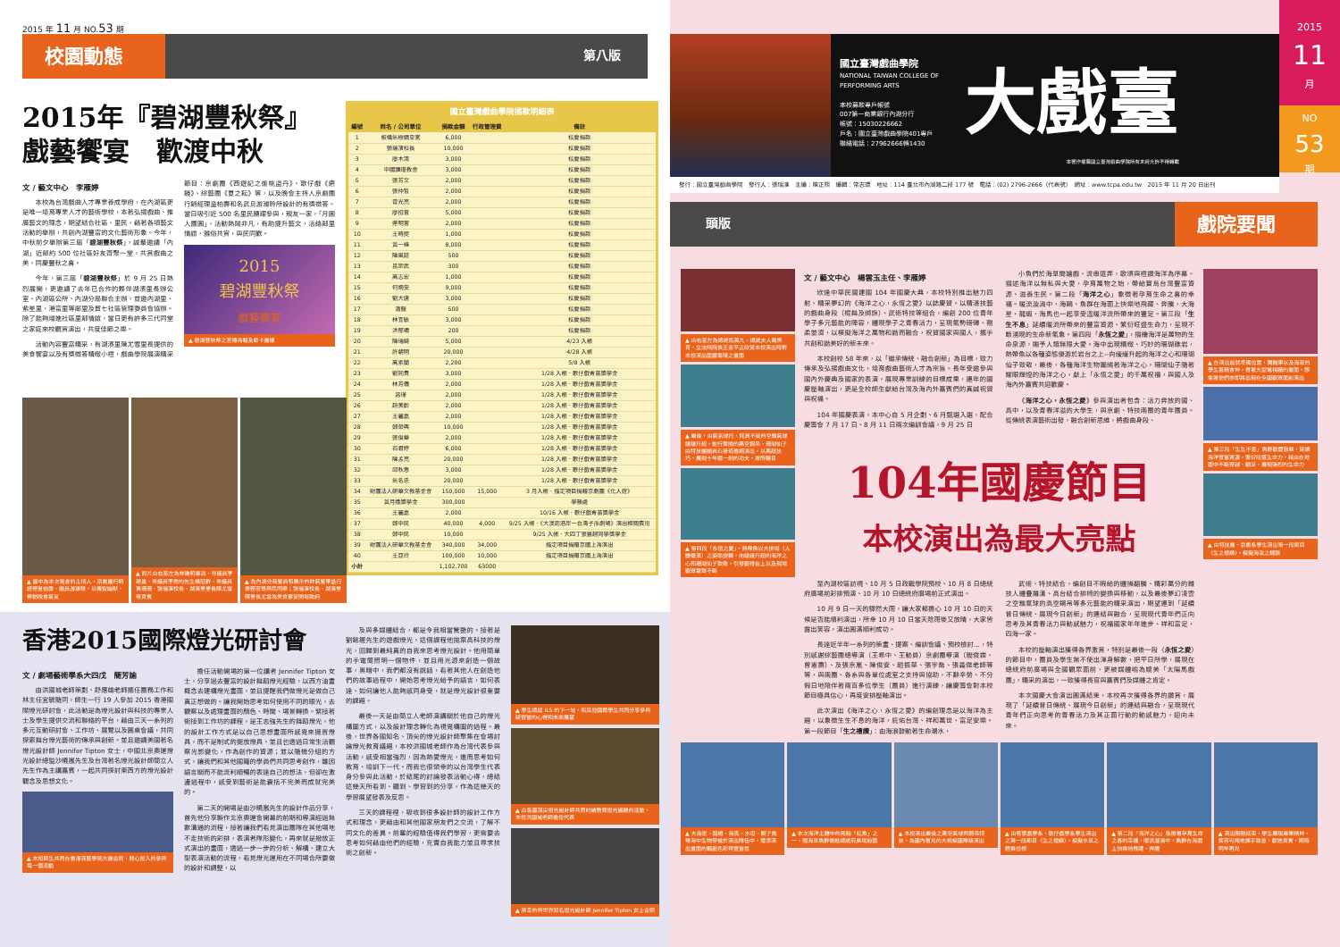2015 年 11 月 NO.53 期
校園動態
第八版
2015年『碧湖豐秋祭』
戲藝饗宴　歡渡中秋
文 / 藝文中心　李雁婷
本校為台灣戲曲人才專業養成學府，在內湖區更是唯一培育專業人才的藝術學校，本著弘揚戲曲、推廣藝文的理念，期望結合社區、里民，藉著各項藝文活動的舉辦，共創內湖豐富的文化藝術形象。今年，中秋前夕舉辦第三屆「碧湖豐秋祭」，誠摯邀請「內湖」近鄰約 500 位社區好友齊聚一堂，共賞戲曲之美，同慶豐秋之喜。
今年，第三屆「碧湖豐秋祭」於 9 月 25 日熱烈展開，更邀請了去年已合作的夥伴湖濱里長辦公室、內湖區公所、內湖分局聯合主辦，並邀內湖里、紫星里、港富里等鄰里及貿七社區管理委員會協辦。除了能夠增進社區里鄰情誼，當日更有許多三代同堂之家庭來校觀賞演出，共度佳節之樂。
活動內容豐富精采，有湖濱里陳尤雪里長提供的美食饗宴以及有獎徵答精緻小禮，戲曲學院展演精采節目：京劇團《西遊記之偷桃盜丹》、歌仔戲《磨鏡》、綜藝團《夏之耘》等，以及晚會主持人京劇團行銷經理童柏壽和名武旦游濰聆所設計的有獎徵答。當日吸引近 500 名里民踴躍參與，親友一家，「月圓人團圓」，活動熱鬧非凡，有助提升藝文，活絡鄰里情誼，雅俗共賞，與民同歡。
2015
碧湖豐秋祭
戲藝饗宴
▲ 碧湖豐秋祭之宣傳海報及節卡團樣
國立臺灣戲曲學院捐款明細表
| 編號 | 姓名 / 公司單位 | 捐款金額 | 行政管理費 | 備註 |
| --- | --- | --- | --- | --- |
| 1 | 板橋無極鎮皇宮 | 6,000 | | 校慶捐款 |
| 2 | 張瑞濱校長 | 10,000 | | 校慶捐款 |
| 3 | 廖木清 | 3,000 | | 校慶捐款 |
| 4 | 中國譯道教會 | 3,000 | | 校慶捐款 |
| 5 | 張芳文 | 2,000 | | 校慶捐款 |
| 6 | 張仲哲 | 2,000 | | 校慶捐款 |
| 7 | 曾光亮 | 2,000 | | 校慶捐款 |
| 8 | 廖招音 | 5,000 | | 校慶捐款 |
| 9 | 連明宮 | 2,000 | | 校慶捐款 |
| 10 | 王時提 | 1,000 | | 校慶捐款 |
| 11 | 黃一峰 | 8,000 | | 校慶捐款 |
| 12 | 陳風廷 | 500 | | 校慶捐款 |
| 13 | 呂宗武 | 300 | | 校慶捐款 |
| 14 | 高志宏 | 1,000 | | 校慶捐款 |
| 15 | 何婉安 | 9,000 | | 校慶捐款 |
| 16 | 劉大唐 | 3,000 | | 校慶捐款 |
| 17 | 潘鼓 | 500 | | 校慶捐款 |
| 18 | 林宜敏 | 3,000 | | 校慶捐款 |
| 19 | 洪郁嘯 | 200 | | 校慶捐款 |
| 20 | 陳瑞綺 | 5,000 | | 4/23 入帳 |
| 21 | 許朝明 | 20,000 | | 4/28 入帳 |
| 22 | 高素蘭 | 2,200 | | 5/8 入帳 |
| 23 | 劉同貴 | 3,000 | | 1/28 入帳．歌仔戲青苗獎學金 |
| 24 | 林芳儀 | 2,000 | | 1/28 入帳．歌仔戲青苗獎學金 |
| 25 | 呂瑾 | 2,000 | | 1/28 入帳．歌仔戲青苗獎學金 |
| 26 | 趙美齡 | 2,000 | | 1/28 入帳．歌仔戲青苗獎學金 |
| 27 | 王麗嘉 | 2,000 | | 1/28 入帳．歌仔戲青苗獎學金 |
| 28 | 鄭榮興 | 10,000 | | 1/28 入帳．歌仔戲青苗獎學金 |
| 29 | 張俊華 | 2,000 | | 1/28 入帳．歌仔戲青苗獎學金 |
| 30 | 石君婷 | 6,000 | | 1/28 入帳．歌仔戲青苗獎學金 |
| 31 | 陳孟亮 | 20,000 | | 1/28 入帳．歌仔戲青苗獎學金 |
| 32 | 邱秋惠 | 3,000 | | 1/28 入帳．歌仔戲青苗獎學金 |
| 33 | 無名氏 | 20,000 | | 1/28 入帳．歌仔戲青苗獎學金 |
| 34 | 財團法人研華文教基金會 | 150,000 | 15,000 | 3 月入帳．指定項目捐贈京劇團《化人遊》 |
| 35 | 黃月娥獎學金 | 300,000 | | 學務處 |
| 36 | 王麗嘉 | 2,000 | | 10/16 入帳．歌仔戲青苗獎學金 |
| 37 | 鄭中民 | 40,000 | 4,000 | 9/25 入帳．《大漢雨港岸一台灣子孫劇場》演出相關費用 |
| 38 | 鄭中民 | 10,000 | | 9/25 入帳．大四丁張藝越同學獎學金 |
| 39 | 財團法人研華文教基金會 | 340,000 | 34,000 | 指定項目捐贈京國上海演出 |
| 40 | 王亞玲 | 100,000 | 10,000 | 指定項目捐贈京國上海演出 |
| 小計 | | 1,102,700 | 63000 | |
▲ 圖中為本次晚會的主持人，京劇團行銷經理童柏壽、團員游濰聆，以機智幽默，帶動晚會氣氛
▲ 照片由右至左為林礁明專派、市議員李建昌、市議員李秀的先生候冠群、市議員黃珊珊、張瑞濱校長、湖濱里里長陳尤雪等貴賓
▲ 為內湖分局警員和展示的帥氣警車進行業務宣導與民同樂；張瑞濱校長、湖濱里陳里長尤雪為美食饗宴開場致詞
香港2015國際燈光研討會
文 / 劇場藝術學系大四戊　簡芳諭
由洪國城老師策劃、舒應雄老師攜任團務工作和林主任宜毓隨同，師生一行 19 人參加 2015 香港國際燈光研討會，此活動是為燈光設計與科技的專業人士及學生提供交流和聯絡的平台，藉由三天一系列的多元互動研討會、工作坊、展覽以及圓桌會議，共同探索舞台燈光藝術的傳承與創新。並且邀請美國著名燈光設計師 Jennifer Tipton 女士，中國北京奧運燈光設計總監沙曉嵐先生及台灣著名燈光設計師簡立人先生作為主講嘉賓，一起共同探討東西方的燈光設計觀念及思想文化。
▲ 本校師生共同在香港演藝學院大廳合照，開心投入的參與每一個活動
擔任活動開場的第一位講者 Jennifer Tipton 女士，分享過去豐富的設計舞蹈燈光經驗，以西方油畫概念去建構燈光畫面，並且提醒我們做燈光是做自己真正想做的。讓我開始思考如何使用不同的眼光，去觀察以及處理畫面的顏色、時間、場景轉換。緊接著銜接到工作坊的課程，是王志強先生的舞蹈燈光，他的設計工作方式是以自己思想畫面所感覺來擺置燈具，而不是制式的擺放燈具，並且也透過日常生活觀察光影變化，作為創作的資源；並以隨機分組的方式，讓我們和其他國籍的學員們共同思考創作，雖因語言關而不能流利順暢的表達自己的想法，但卻在激盪過程中，感受到藝術是能囊括不完美而成就完美的。
第二天的開場是由沙曉嵐先生的設計作品分享，首先他分享製作北京奧運會開幕的前期和導演經過無數溝通的流程，接著讓我們看見演出團隊在其他場地不走技術的彩排，表演者隊形變化，再來就是撥放正式演出的畫面，透過一步一步的分析、解構、建立大型表演活動的流程，看見燈光運用在不同場合所要做的設計和調整，以
及與多媒體結合，都是令我相當驚艷的。接著是劉銘鏗先生的遊戲燈光，這個課程他拋棄高科技的燈光，回歸到最純真的自我來思考燈光設計。他用簡單的手電筒照明一個物件，並且用光源來創造一個故事，黑暗中，我們都沒有說話，看著其他人在創造他們的故事過程中，開始思考燈光給予的語言，如何表達、如何讓他人能夠感同身受，就是燈光設計很重要的課題。
最後一天是由簡立人老師演講關於他自己的燈光構圖方式，以及設計理念轉化為視覺構圖的過程。最後，世界各國知名、頂尖的燈光設計師聚集在會場討論燈光教育議題，本校洪國城老師作為台灣代表參與活動，感受相當強烈，因為熱愛燈光，進而思考如何教育、培訓下一代。而我也很榮幸的以台灣學生代表身分參與此活動，於結尾的討論發表活動心得，總結這幾天所看到、聽到、學習到的分享，作為這幾天的學習展望發表及反思。
三天的課程裡，吸收到很多設計師的設計工作方式和理念，更藉由和其他國家朋友們之交流，了解不同文化的差異。前輩的經驗值得我們學習，更需要去思考如何藉由他們的經驗，充實自我能力並且尋求技術之創新。
▲ 學生總結 ILS 的下一站，和其他國籍學生共同分享參與研習營的心得和未來展望
▲ 由各國頂尖燈光設計師共同討論教育燈光議題的活動，本校洪國城老師擔任代表
▲ 榮幸的與世界知名燈光設計師 Jennifer Tipton 女士合照
2015
11
月
NO
53
期
國立臺灣戲曲學院
NATIONAL TAIWAN COLLEGE OF PERFORMING ARTS
本校募款專戶帳號
007第一商業銀行內湖分行
帳號：15030226662
戶名：國立臺灣戲曲學院401專戶
聯絡電話：27962666轉1430
大戲臺
本著作權屬國立臺灣戲曲學院所有未經允許不得轉載
發行：國立臺灣戲曲學院　發行人：張瑞濱　主編：陳正熙　編輯：常志環　地址：114 臺北市內湖路二段 177 號　電話：(02) 2796-2666（代表號）　網址：www.tcpa.edu.tw　2015 年 11 月 20 日出刊
頭版
戲院要聞
▲ 由右至左為總統馬英九、總統夫人周美青、立法院院長王金平正欣賞本校演出時對本校演出面露驚嘆之畫面
▲ 最後，由氣氛球托，耗資不斐的空飄氣球緩緩升起，進行驚險的高空鋼吊，珊瑚仙子由特技團團員石筱琦擔綱演出，以高超技巧，展現十年磨一劍的功夫，眾所矚目
▲ 第四段「永恆之愛」，熱帶魚以大排場（人體疊漢）之姿態旋轉，向緩緩升起的海洋之心和珊瑚仙子致敬，引發觀禮台上以及現場觀眾掌聲不斷
文 / 藝文中心　楊雲玉主任、李雁婷
欣逢中華民國建國 104 年國慶大典，本校特別推出魅力四射、精采夢幻的《海洋之心，永恆之愛》以誌慶賀。以精湛技藝的戲曲身段（棍舞及綁旗）、武術特技等組合，編創 200 位青年學子多元藝能的陣容，體現學子之青春活力，呈現氣勢磅礡、剛柔並濟，以模擬海洋之萬物和諧而融合，祝賀國家與國人，攜手共創和諧美好的新未來。
本校創校 58 年來，以「繼承傳統、融合創新」為目標，致力傳承及弘揚戲曲文化，培育戲曲藝術人才為宗旨。長年受邀參與國內外慶典及國家的表演，展現專業訓練的目標成果，連年的國慶壓軸演出，更是全校師生獻給台灣及海內外嘉賓們的真誠祝賀與祝福。
104 年國慶表演，本中心自 5 月企劃、6 月甄選入選，配合慶籌會 7 月 17 日、8 月 11 日兩次編訓會議，9 月 25 日
小魚們於海草間嬉戲、流串逗弄，歌頌與禮讚海洋為序幕。描述海洋以無私與大愛，孕育萬物之始，帶給寶島台灣豐富資源、滋養生民。第二段「海洋之心」象徵著孕育生命之喜的幸福。暖流漩渦中，海鷗、魚群在海面上快樂地飛躍、奔騰，大海星、龍蝦、海馬也一起享受溫暖洋流所帶來的豐足。第三段「生生不息」延續暖流所帶來的豐富資源、繁衍旺盛生命力，呈現不斷湧現的生命新氣象。第四段「永恆之愛」，描繪海洋是萬物的生命泉源，賜予人類無限大愛。海中出現精緻、巧妙的珊瑚礁岩，熱帶魚以各種姿態優游於岩台之上--向緩緩升起的海洋之心和珊瑚仙子致敬，最後，各種海洋生物圍繞著海洋之心，珊瑚仙子隨著耀眼輝煌的海洋之心，獻上「永恆之愛」的千萬祝福，與國人及海內外嘉賓共迎歡慶。
《海洋之心，永恆之愛》參與演出者包含：活力奔放的國、高中，以及青春洋溢的大學生，與京劇、特技兩團的青年團員。從傳統表演藝術出發，融合創新思維，將戲曲身段、
104年國慶節目
本校演出為最大亮點
至內湖校區訪視、10 月 5 日政戰學院預校、10 月 8 日總統府廣場前彩排預演、10 月 10 日總統府廣場前正式演出。
10 月 9 日一天的驟然大雨，讓大家都擔心 10 月 10 日的天候是否能順利演出，所幸 10 月 10 日當天陰雨後又放晴，大家皆露出笑容，演出圓滿順利成功。
長達近半年一系列的策畫、提案、編訓會議、預校檢討...，特別感謝綜藝團總導演（王希中、王動員）京劇團導演（閻俊霖、曾憲壽）、及張京嵐、陳俊安、趙振華、張宇喬、張義傑老師等等，與兩團、各系與各單位處室之支持與協助，不辭辛勞、不分假日地陪伴著兩百多位學生（團員）進行演練，讓慶籌會對本校節目極具信心，再度安排壓軸演出。
此次演出《海洋之心，永恆之愛》的編創理念是以海洋為主題，以象徵生生不息的海洋，庇佑台灣、祥和萬世、富足安樂。第一段節目「生之禮讚」：由海浪鼓動著生命潮水，
武術、特技結合，編創目不暇給的體操翻騰、精彩萬分的雜技人體疊羅漢、高台結合排椅的變換與移動，以及最後夢幻凌雲之空飄氣球的高空鋼吊等多元藝能的精采演出，期望連到「延續昔日傳統、展現今日創新」的連結與融合，呈現現代青年們正向思考及其青春活力與動感魅力，祝福國家年年進步、祥和富足，四海一家。
本校的壓軸演出獲得各界激賞，特別是最後一段〈永恆之愛〉的節目中，團員及學生無不使出渾身解數，把平日所學，展現在總統府前廣場與全國觀眾面前，更被媒體喻為媲美「太陽馬戲團」，精采的演出，一致獲得長官與嘉賓們及媒體之肯定。
本次國慶大會演出圓滿結束，本校再次獲得各界的讚賞，展現了「延續昔日傳統、展現今日創新」的連結與融合，呈現現代青年們正向思考的青春活力及其正面行動的動感魅力，迎向未來。
▲ 在演出前就準備位置，獨輪車以及海草的學生蓄精會神，看著大型電視牆的畫面，想像著他們亦即將出現在全國觀眾面前演出
▲ 第三段「生生不息」魚群歡慶鼓舞，延續海洋豐富資源，繁衍旺盛生命力，藉由在地面中不斷穿越、翻滾，展現強烈的生命力
▲ 由特技團、京劇系學生演出第一段節目〈生之禮讚〉，模擬海浪之鋪張
▲ 大海星、龍蝦、海馬、水母、獅子魚等海中生物穿梭於演出隊伍中，增添演出畫面的豔麗色彩與豐富性
▲ 本次海洋主題中的亮點「紅魚」之一，隨海草魚群衝進總統府廣場前面
▲ 本校演出最後之高空氣球與鋼吊特技，為國內首見的大規模國際級演出
▲ 由客家戲學系、歌仔戲學系學生演出之第一段節目〈生之禮讚〉，模擬水草之輕舞扮相
▲ 第二段「海洋之心」象徵著孕育生命之喜的幸福，暖流漩渦中，魚群在海面上快樂地飛躍、奔騰
▲ 演出剛剛結束，學生展現專業精神，笑容可掬地揮手致意，歡送貴賓，期待明年再見